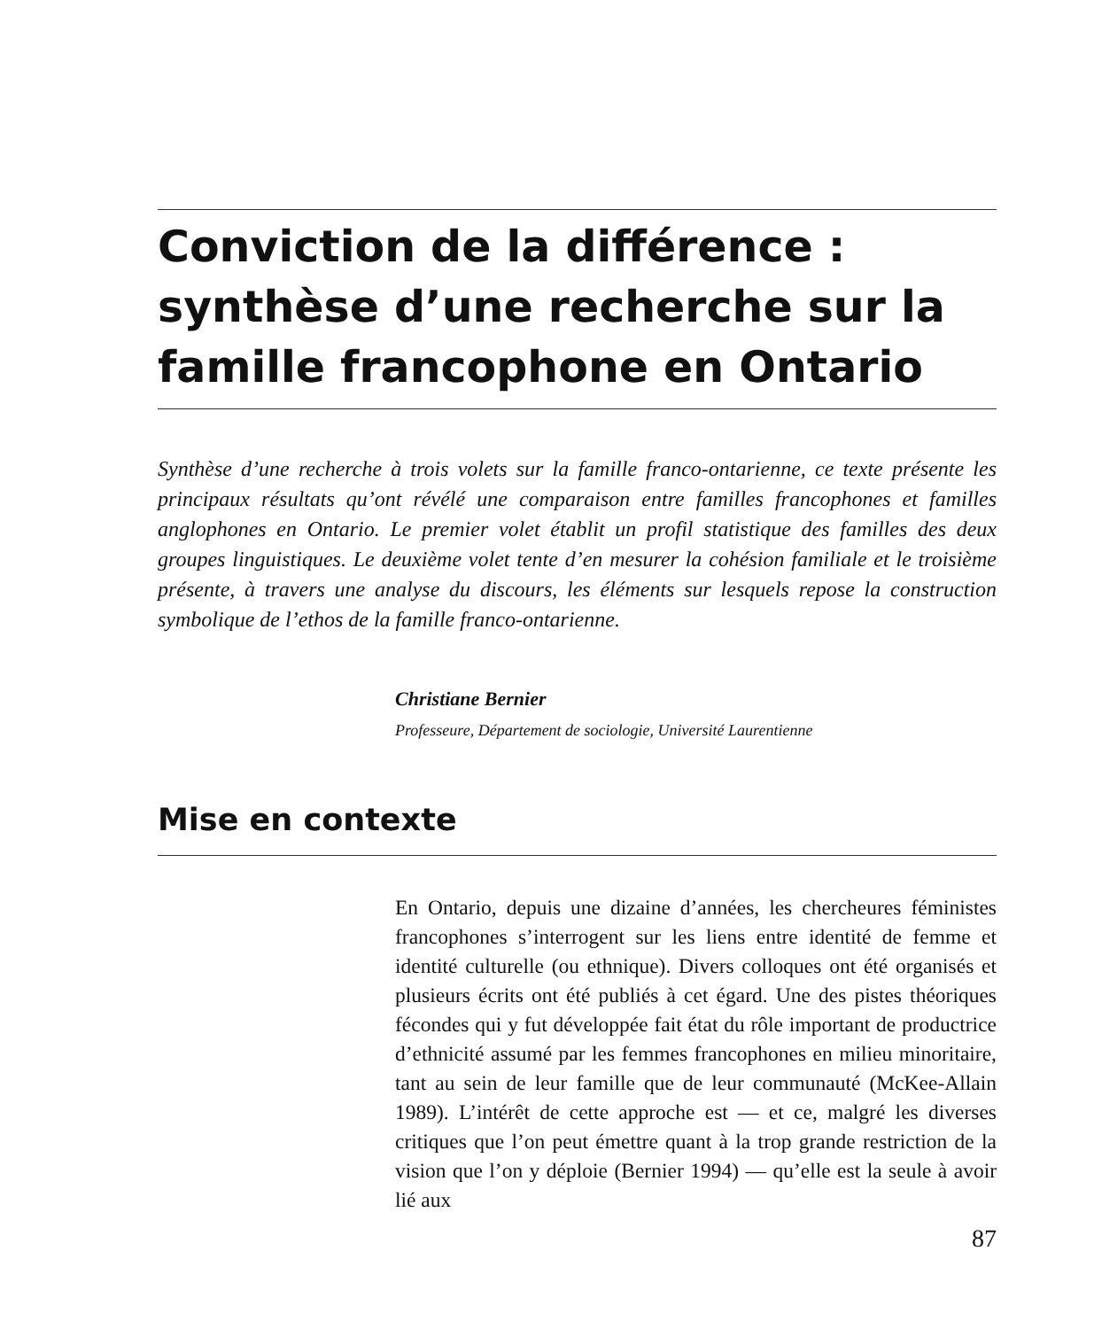Conviction de la différence : synthèse d’une recherche sur la famille francophone en Ontario
Synthèse d’une recherche à trois volets sur la famille franco-ontarienne, ce texte présente les principaux résultats qu’ont révélé une comparaison entre familles francophones et familles anglophones en Ontario. Le premier volet établit un profil statistique des familles des deux groupes linguistiques. Le deuxième volet tente d’en mesurer la cohésion familiale et le troisième présente, à travers une analyse du discours, les éléments sur lesquels repose la construction symbolique de l’ethos de la famille franco-ontarienne.
Christiane Bernier
Professeure, Département de sociologie, Université Laurentienne
Mise en contexte
En Ontario, depuis une dizaine d’années, les chercheures féministes francophones s’interrogent sur les liens entre identité de femme et identité culturelle (ou ethnique). Divers colloques ont été organisés et plusieurs écrits ont été publiés à cet égard. Une des pistes théoriques fécondes qui y fut développée fait état du rôle important de productrice d’ethnicité assumé par les femmes francophones en milieu minoritaire, tant au sein de leur famille que de leur communauté (McKee-Allain 1989). L’intérêt de cette approche est — et ce, malgré les diverses critiques que l’on peut émettre quant à la trop grande restriction de la vision que l’on y déploie (Bernier 1994) — qu’elle est la seule à avoir lié aux
87